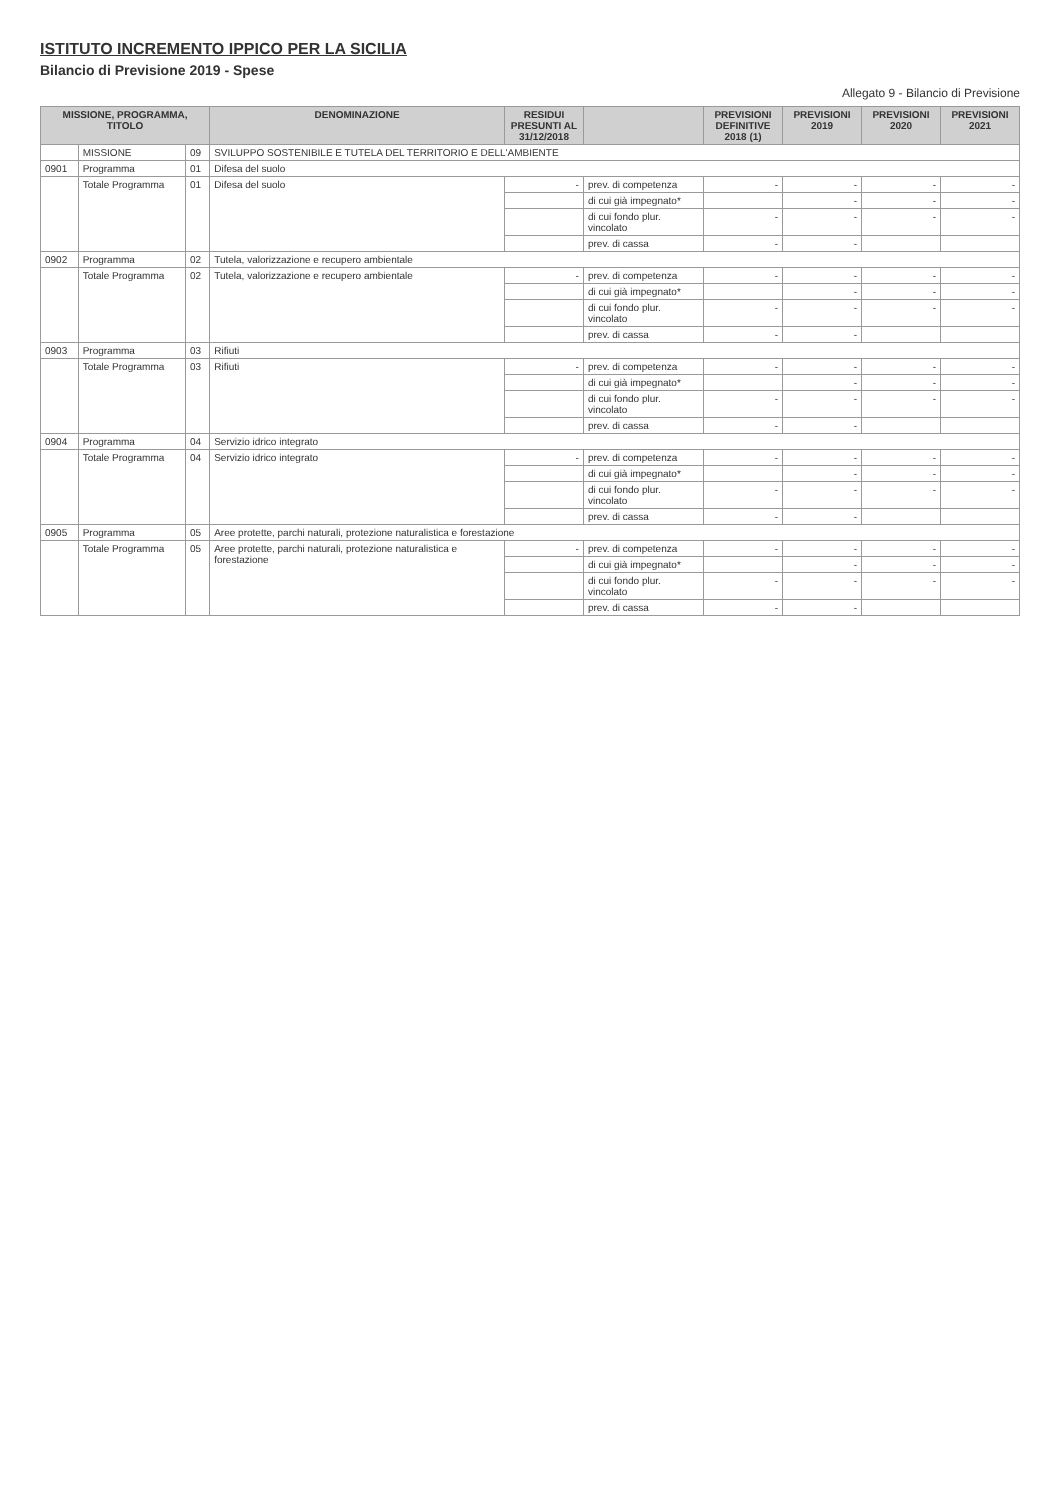ISTITUTO INCREMENTO IPPICO PER LA SICILIA
Bilancio di Previsione 2019 - Spese
Allegato 9 - Bilancio di Previsione
| MISSIONE, PROGRAMMA, TITOLO | | | DENOMINAZIONE | RESIDUI PRESUNTI AL 31/12/2018 | | PREVISIONI DEFINITIVE 2018 (1) | PREVISIONI 2019 | PREVISIONI 2020 | PREVISIONI 2021 |
| --- | --- | --- | --- | --- | --- | --- | --- | --- | --- |
| | MISSIONE | 09 | SVILUPPO SOSTENIBILE E TUTELA DEL TERRITORIO E DELL'AMBIENTE | | | | | | |
| 0901 | Programma | 01 | Difesa del suolo | | | | | | |
| | Totale Programma | 01 | Difesa del suolo | - | prev. di competenza | - | - | - | - |
| | | | | | di cui già impegnato* | | - | - | - |
| | | | | | di cui fondo plur. vincolato | - | - | - | - |
| | | | | | prev. di cassa | - | - | | |
| 0902 | Programma | 02 | Tutela, valorizzazione e recupero ambientale | | | | | | |
| | Totale Programma | 02 | Tutela, valorizzazione e recupero ambientale | - | prev. di competenza | - | - | - | - |
| | | | | | di cui già impegnato* | | - | - | - |
| | | | | | di cui fondo plur. vincolato | - | - | - | - |
| | | | | | prev. di cassa | - | - | | |
| 0903 | Programma | 03 | Rifiuti | | | | | | |
| | Totale Programma | 03 | Rifiuti | - | prev. di competenza | - | - | - | - |
| | | | | | di cui già impegnato* | | - | - | - |
| | | | | | di cui fondo plur. vincolato | - | - | - | - |
| | | | | | prev. di cassa | - | - | | |
| 0904 | Programma | 04 | Servizio idrico integrato | | | | | | |
| | Totale Programma | 04 | Servizio idrico integrato | - | prev. di competenza | - | - | - | - |
| | | | | | di cui già impegnato* | | - | - | - |
| | | | | | di cui fondo plur. vincolato | - | - | - | - |
| | | | | | prev. di cassa | - | - | | |
| 0905 | Programma | 05 | Aree protette, parchi naturali, protezione naturalistica e forestazione | | | | | | |
| | Totale Programma | 05 | Aree protette, parchi naturali, protezione naturalistica e forestazione | - | prev. di competenza | - | - | - | - |
| | | | | | di cui già impegnato* | | - | - | - |
| | | | | | di cui fondo plur. vincolato | - | - | - | - |
| | | | | | prev. di cassa | - | - | | |